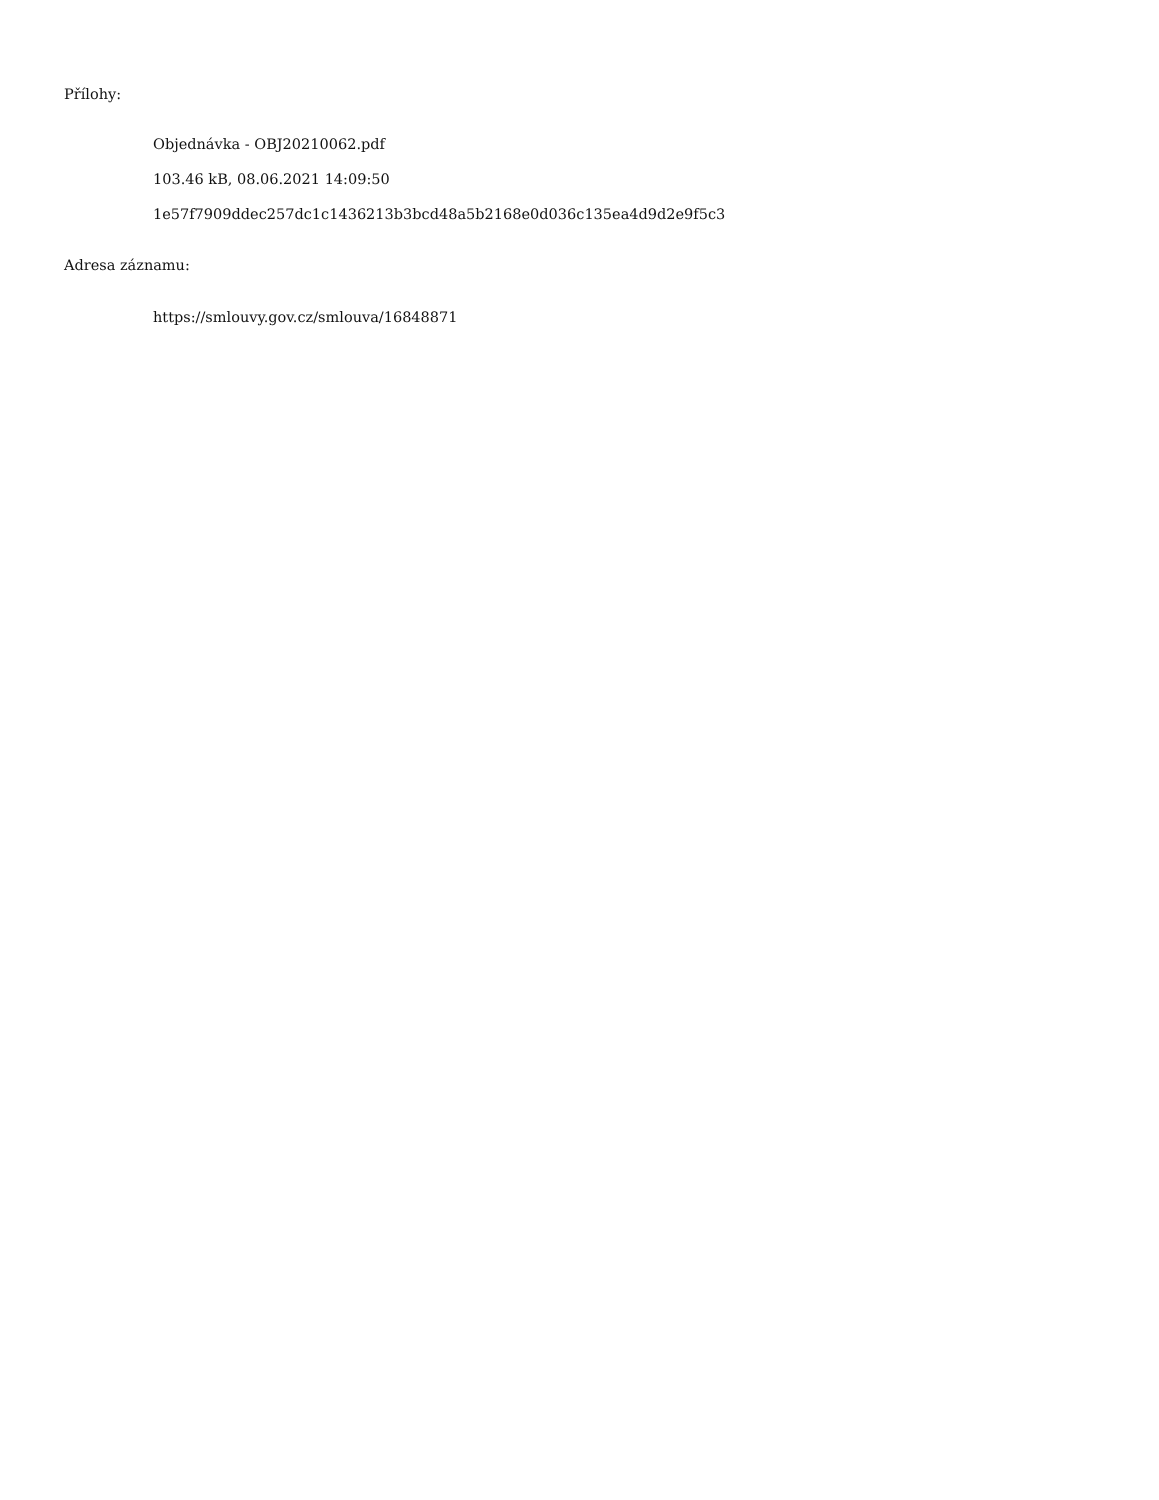Přílohy:
Objednávka - OBJ20210062.pdf
103.46 kB, 08.06.2021 14:09:50
1e57f7909ddec257dc1c1436213b3bcd48a5b2168e0d036c135ea4d9d2e9f5c3
Adresa záznamu:
https://smlouvy.gov.cz/smlouva/16848871